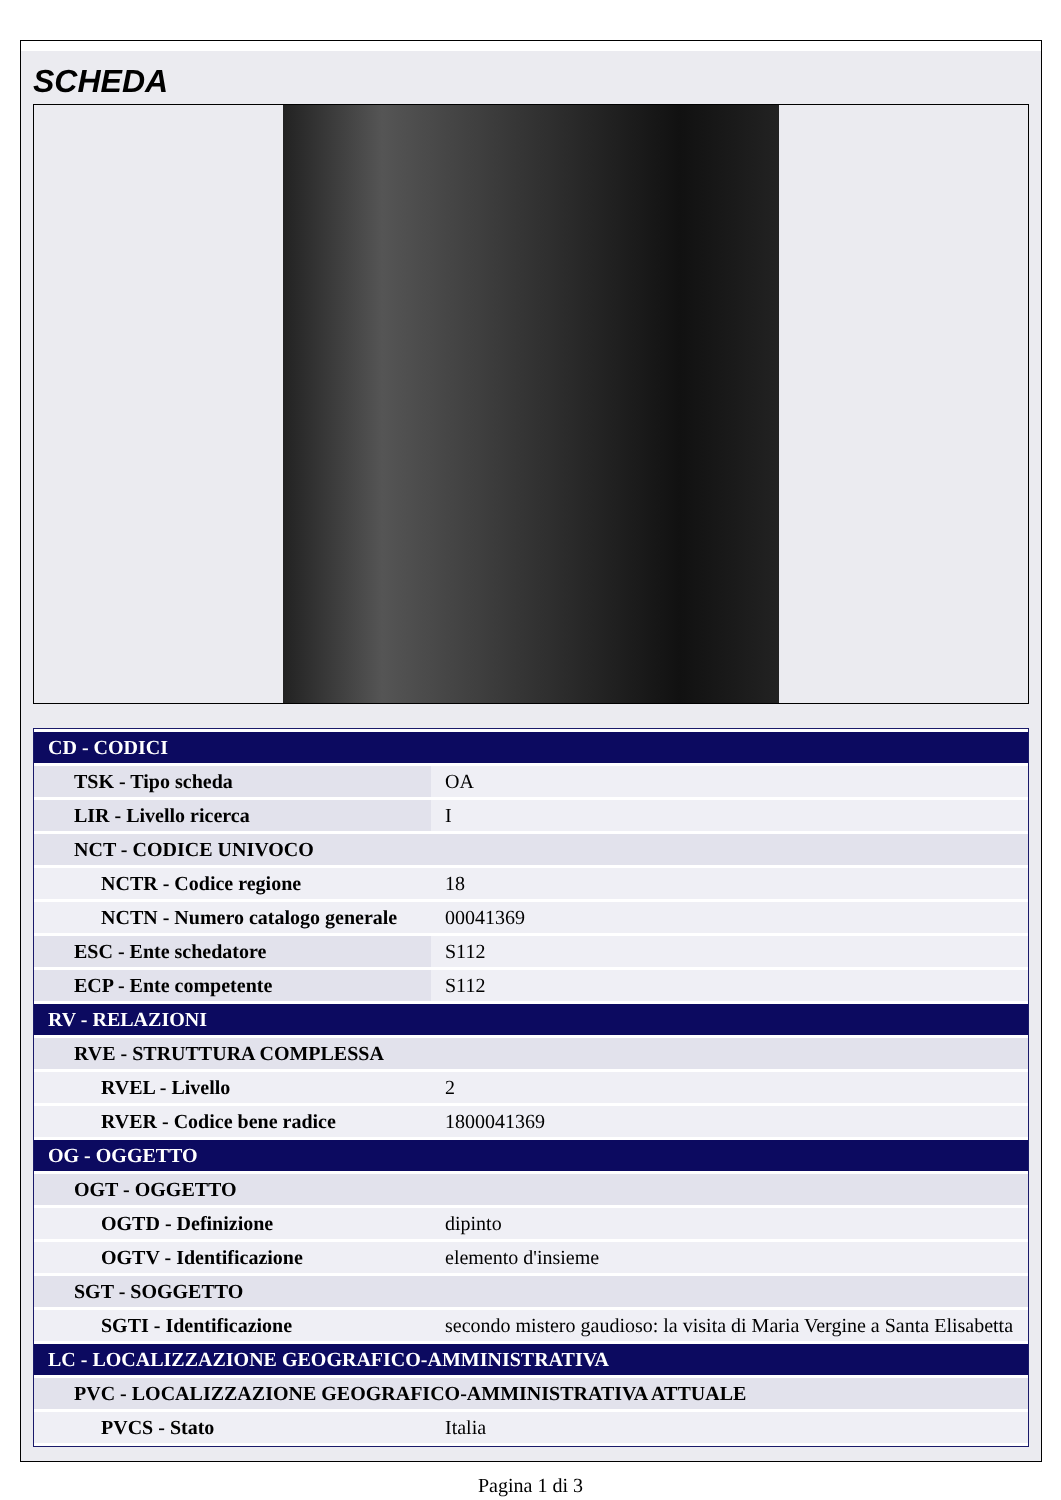SCHEDA
| CD - CODICI | |
| TSK - Tipo scheda | OA |
| LIR - Livello ricerca | I |
| NCT - CODICE UNIVOCO | |
| NCTR - Codice regione | 18 |
| NCTN - Numero catalogo generale | 00041369 |
| ESC - Ente schedatore | S112 |
| ECP - Ente competente | S112 |
| RV - RELAZIONI | |
| RVE - STRUTTURA COMPLESSA | |
| RVEL - Livello | 2 |
| RVER - Codice bene radice | 1800041369 |
| OG - OGGETTO | |
| OGT - OGGETTO | |
| OGTD - Definizione | dipinto |
| OGTV - Identificazione | elemento d'insieme |
| SGT - SOGGETTO | |
| SGTI - Identificazione | secondo mistero gaudioso: la visita di Maria Vergine a Santa Elisabetta |
| LC - LOCALIZZAZIONE GEOGRAFICO-AMMINISTRATIVA | |
| PVC - LOCALIZZAZIONE GEOGRAFICO-AMMINISTRATIVA ATTUALE | |
| PVCS - Stato | Italia |
Pagina 1 di 3